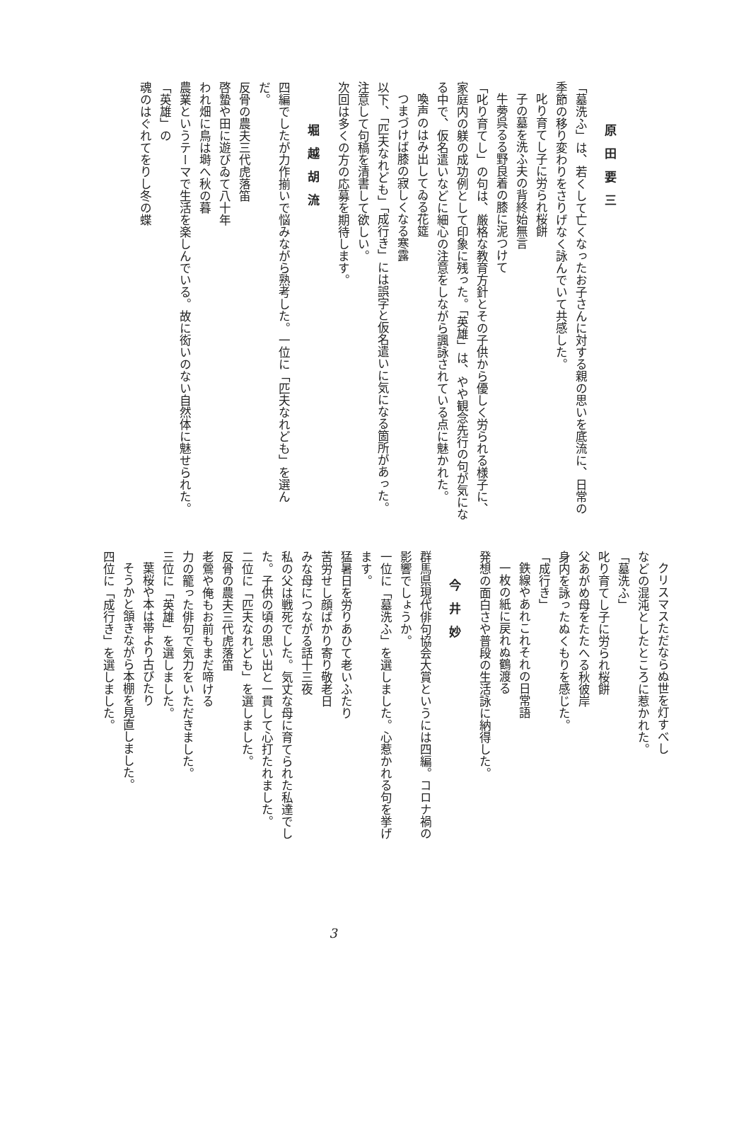原田要三
「墓洗ふ」は、若くして亡くなったお子さんに対する親の思いを底流に、日常の季節の移り変わりをさりげなく詠んでいて共感した。
叱り育てし子に労られ桜餅
子の墓を洗ふ夫の背終始無言
牛蒡呉るる野良着の膝に泥つけて
「叱り育てし」の句は、厳格な教育方針とその子供から優しく労られる様子に、家庭内の躾の成功例として印象に残った。「英雄」は、やや観念先行の句が気になる中で、仮名遣いなどに細心の注意をしながら諷詠されている点に魅かれた。
喚声のはみ出してゐる花筵
つまづけば膝の寂しくなる寒露
以下、「匹夫なれども」「成行き」には誤字と仮名遣いに気になる箇所があった。注意して句稿を清書して欲しい。
次回は多くの方の応募を期待します。
堀越胡流
四編でしたが力作揃いで悩みながら熟考した。一位に「匹夫なれども」を選んだ。
反骨の農夫三代虎落笛
啓蟄や田に遊びゐて八十年
われ畑に鳥は塒へ秋の暮
農業というテーマで生活を楽しんでいる。故に衒いのない自然体に魅せられた。
「英雄」の
魂のはぐれてをりし冬の蝶
クリスマスただならぬ世を灯すべし
などの混沌としたところに惹かれた。
「墓洗ふ」
叱り育てし子に労られ桜餅
父あがめ母をたたへる秋彼岸
身内を詠ったぬくもりを感じた。
「成行き」
鉄線やあれこれそれの日常語
一枚の紙に戻れぬ鶴渡る
発想の面白さや普段の生活詠に納得した。
今井妙
群馬県現代俳句協会大賞というには四編。コロナ禍の影響でしょうか。
一位に「墓洗ふ」を選しました。心惹かれる句を挙げます。
猛暑日を労りあひて老いふたり
苦労せし顔ばかり寄り敬老日
みな母につながる話十三夜
私の父は戦死でした。気丈な母に育てられた私達でした。子供の頃の思い出と一貫して心打たれました。
二位に「匹夫なれども」を選しました。
反骨の農夫三代虎落笛
老鶯や俺もお前もまだ啼ける
力の籠った俳句で気力をいただきました。
三位に「英雄」を選しました。
葉桜や本は帯より古びたり
そうかと頷きながら本棚を見直しました。
四位に「成行き」を選しました。
3